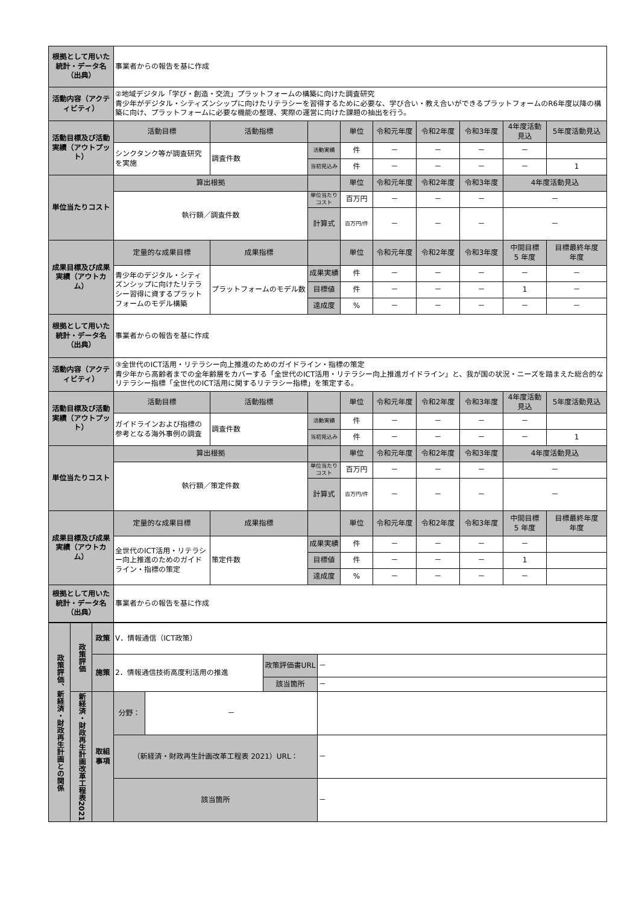| 根拠として用いた統計・データ名（出典） | 事業者からの報告を基に作成 | | | | | | | | |
| 活動内容（アクティビティ） | ②地域デジタル「学び・創造・交流」プラットフォームの構築に向けた調査研究 青少年がデジタル・シティズンシップに向けたリテラシーを習得するために必要な、学び合い・教え合いができるプラットフォームのR6年度以降の構築に向け、プラットフォームに必要な機能の整理、実際の運営に向けた課題の抽出を行う。 | | | | | | | | |
| 活動目標及び活動実績（アウトプット） | 活動目標 | 活動指標 | | 単位 | 令和元年度 | 令和2年度 | 令和3年度 | 4年度活動見込 | 5年度活動見込 |
| | シンクタンク等が調査研究を実施 | 調査件数 | 活動実績 | 件 | － | － | － | － | |
| | | | 当初見込み | 件 | － | － | － | － | 1 |
| 単位当たりコスト | 算出根拠 | | | 単位 | 令和元年度 | 令和2年度 | 令和3年度 | 4年度活動見込 | |
| | 執行額／調査件数 | | 単位当たりコスト | 百万円 | － | － | － | － | |
| | | | 計算式 | 百万円/件 | － | － | － | － | |
| 成果目標及び成果実績（アウトカム） | 定量的な成果目標 | 成果指標 | | 単位 | 令和元年度 | 令和2年度 | 令和3年度 | 中間目標 5 年度 | 目標最終年度 年度 |
| | 青少年のデジタル・シティズンシップに向けたリテラシー習得に資するプラットフォームのモデル構築 | プラットフォームのモデル数 | 成果実績 | 件 | － | － | － | － | － |
| | | | 目標値 | 件 | － | － | － | 1 | － |
| | | | 達成度 | % | － | － | － | － | － |
| 根拠として用いた統計・データ名（出典） | 事業者からの報告を基に作成 | | | | | | | | |
| 活動内容（アクティビティ） | ③全世代のICT活用・リテラシー向上推進のためのガイドライン・指標の策定 青少年から高齢者までの全年齢層をカバーする「全世代のICT活用・リテラシー向上推進ガイドライン」と、我が国の状況・ニーズを踏まえた総合的なリテラシー指標「全世代のICT活用に関するリテラシー指標」を策定する。 | | | | | | | | |
| 活動目標及び活動実績（アウトプット） | 活動目標 | 活動指標 | | 単位 | 令和元年度 | 令和2年度 | 令和3年度 | 4年度活動見込 | 5年度活動見込 |
| | ガイドラインおよび指標の参考となる海外事例の調査 | 調査件数 | 活動実績 | 件 | － | － | － | － | |
| | | | 当初見込み | 件 | － | － | － | － | 1 |
| 単位当たりコスト | 算出根拠 | | | 単位 | 令和元年度 | 令和2年度 | 令和3年度 | 4年度活動見込 | |
| | 執行額／策定件数 | | 単位当たりコスト | 百万円 | － | － | － | － | |
| | | | 計算式 | 百万円/件 | － | － | － | － | |
| 成果目標及び成果実績（アウトカム） | 定量的な成果目標 | 成果指標 | | 単位 | 令和元年度 | 令和2年度 | 令和3年度 | 中間目標 5 年度 | 目標最終年度 年度 |
| | 全世代のICT活用・リテラシー向上推進のためのガイドライン・指標の策定 | 策定件数 | 成果実績 | 件 | － | － | － | － | |
| | | | 目標値 | 件 | － | － | － | 1 | |
| | | | 達成度 | % | － | － | － | － | |
| 根拠として用いた統計・データ名（出典） | 事業者からの報告を基に作成 | | | | | | | | |
| 政策評価、新経済・財政再生計画との関係 | 政策評価 | 政策 | Ⅴ．情報通信（ICT政策） | | | |
| | | 施策 | 2．情報通信技術高度利活用の推進 | | 政策評価書URL | － |
| | | | | | 該当箇所 | － |
| | 新経済・財政再生計画改革工程表2021 | 取組事項 | 分野： | － | | |
| | | | （新経済・財政再生計画改革工程表 2021）URL： | | | － |
| | | | 該当箇所 | | | － |